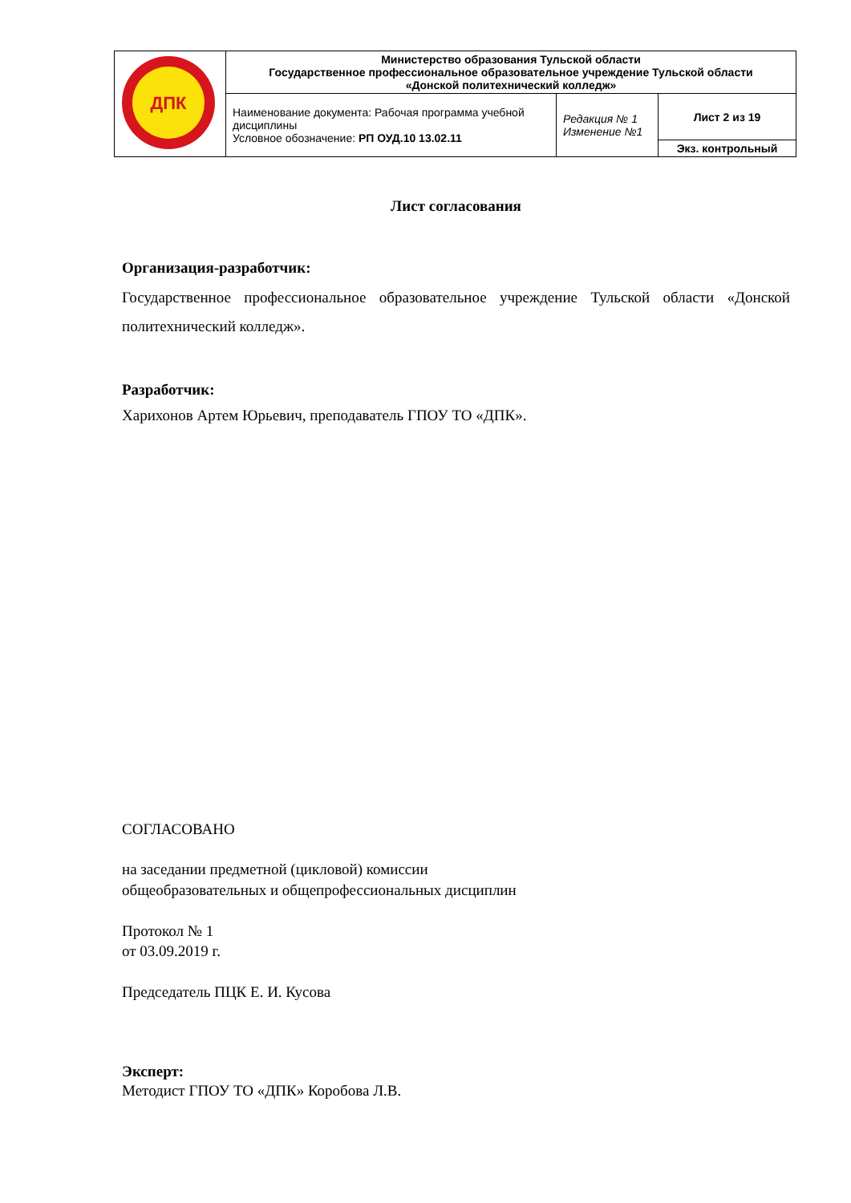| ДПК | Министерство образования Тульской области Государственное профессиональное образовательное учреждение Тульской области «Донской политехнический колледж» | | |
| | Наименование документа: Рабочая программа учебной дисциплины Условное обозначение: РП ОУД.10 13.02.11 | Редакция № 1 Изменение №1 | Лист 2 из 19 |
| | | | Экз. контрольный |
Лист согласования
Организация-разработчик:
Государственное профессиональное образовательное учреждение Тульской области «Донской политехнический колледж».
Разработчик:
Харихонов Артем Юрьевич, преподаватель ГПОУ ТО «ДПК».
СОГЛАСОВАНО
на заседании предметной (цикловой) комиссии
общеобразовательных и общепрофессиональных дисциплин
Протокол № 1
от 03.09.2019 г.
Председатель ПЦК Е. И. Кусова
Эксперт:
Методист ГПОУ ТО «ДПК» Коробова Л.В.